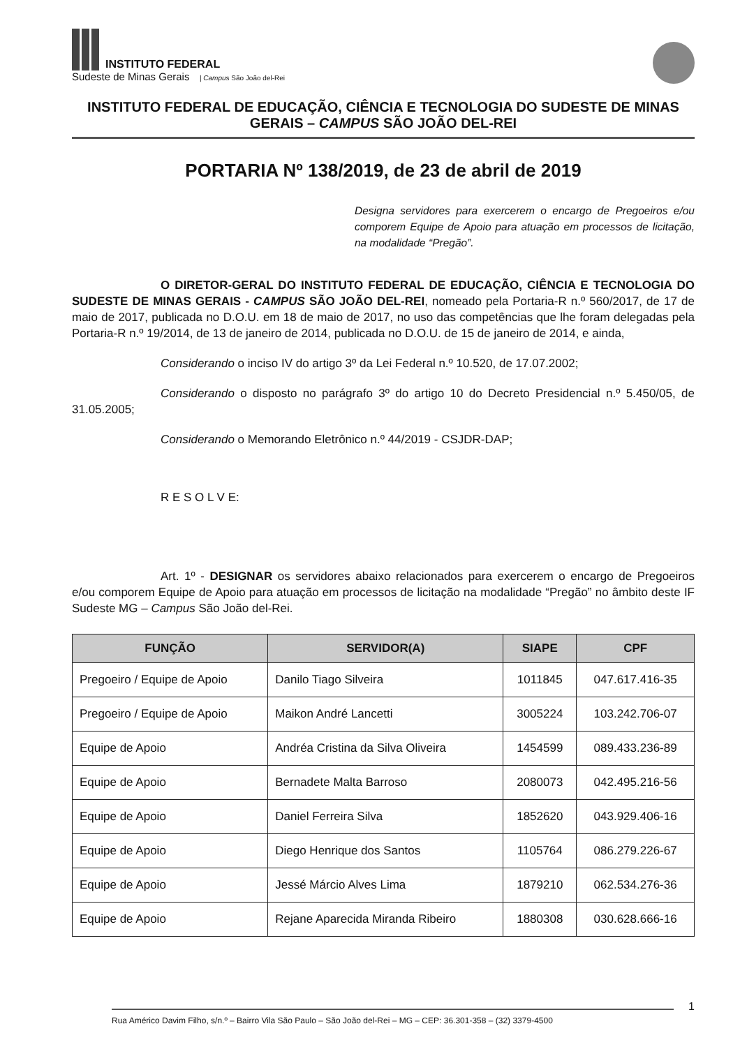INSTITUTO FEDERAL
Sudeste de Minas Gerais | Campus São João del-Rei
INSTITUTO FEDERAL DE EDUCAÇÃO, CIÊNCIA E TECNOLOGIA DO SUDESTE DE MINAS GERAIS – CAMPUS SÃO JOÃO DEL-REI
PORTARIA Nº 138/2019, de 23 de abril de 2019
Designa servidores para exercerem o encargo de Pregoeiros e/ou comporem Equipe de Apoio para atuação em processos de licitação, na modalidade “Pregão”.
O DIRETOR-GERAL DO INSTITUTO FEDERAL DE EDUCAÇÃO, CIÊNCIA E TECNOLOGIA DO SUDESTE DE MINAS GERAIS - CAMPUS SÃO JOÃO DEL-REI, nomeado pela Portaria-R n.º 560/2017, de 17 de maio de 2017, publicada no D.O.U. em 18 de maio de 2017, no uso das competências que lhe foram delegadas pela Portaria-R n.º 19/2014, de 13 de janeiro de 2014, publicada no D.O.U. de 15 de janeiro de 2014, e ainda,
Considerando o inciso IV do artigo 3º da Lei Federal n.º 10.520, de 17.07.2002;
Considerando o disposto no parágrafo 3º do artigo 10 do Decreto Presidencial n.º 5.450/05, de 31.05.2005;
Considerando o Memorando Eletrônico n.º 44/2019 - CSJDR-DAP;
R E S O L V E:
Art. 1º - DESIGNAR os servidores abaixo relacionados para exercerem o encargo de Pregoeiros e/ou comporem Equipe de Apoio para atuação em processos de licitação na modalidade “Pregão” no âmbito deste IF Sudeste MG – Campus São João del-Rei.
| FUNÇÃO | SERVIDOR(A) | SIAPE | CPF |
| --- | --- | --- | --- |
| Pregoeiro / Equipe de Apoio | Danilo Tiago Silveira | 1011845 | 047.617.416-35 |
| Pregoeiro / Equipe de Apoio | Maikon André Lancetti | 3005224 | 103.242.706-07 |
| Equipe de Apoio | Andréa Cristina da Silva Oliveira | 1454599 | 089.433.236-89 |
| Equipe de Apoio | Bernadete Malta Barroso | 2080073 | 042.495.216-56 |
| Equipe de Apoio | Daniel Ferreira Silva | 1852620 | 043.929.406-16 |
| Equipe de Apoio | Diego Henrique dos Santos | 1105764 | 086.279.226-67 |
| Equipe de Apoio | Jessé Márcio Alves Lima | 1879210 | 062.534.276-36 |
| Equipe de Apoio | Rejane Aparecida Miranda Ribeiro | 1880308 | 030.628.666-16 |
1
Rua Américo Davim Filho, s/n.º – Bairro Vila São Paulo – São João del-Rei – MG – CEP: 36.301-358 – (32) 3379-4500